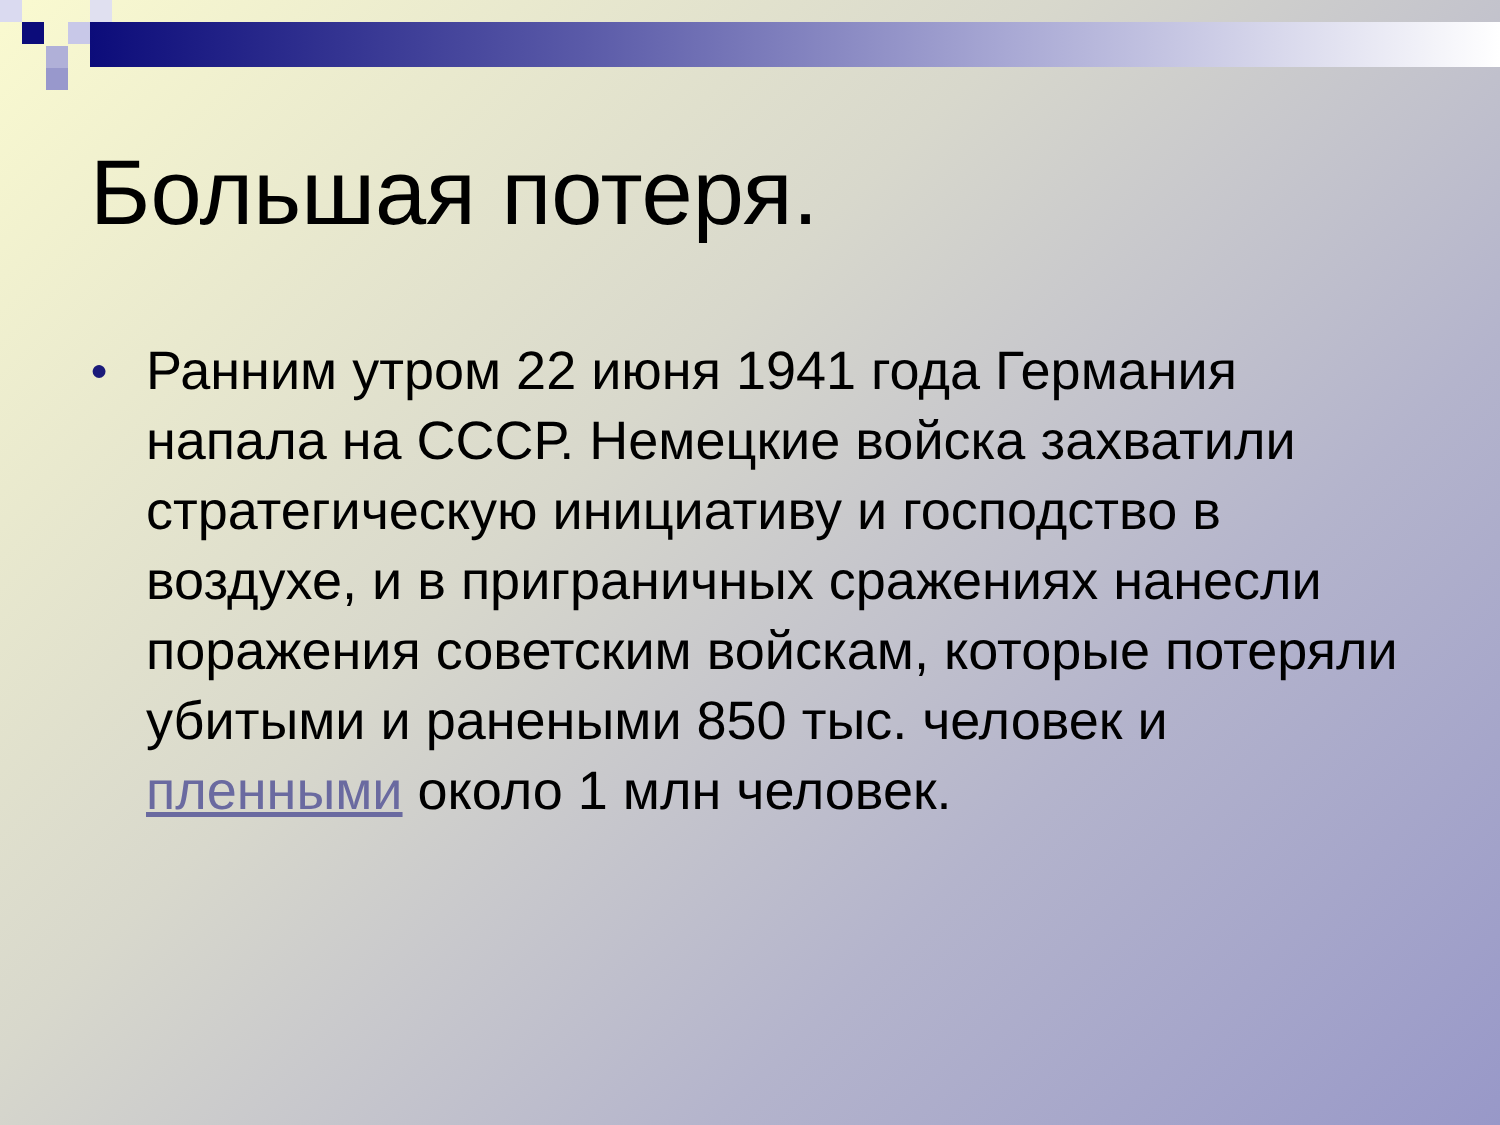Большая потеря.
●
Ранним утром 22 июня 1941 года Германия напала на СССР. Немецкие войска захватили стратегическую инициативу и господство в воздухе, и в приграничных сражениях нанесли поражения советским войскам, которые потеряли убитыми и ранеными 850 тыс. человек и пленными около 1 млн человек.